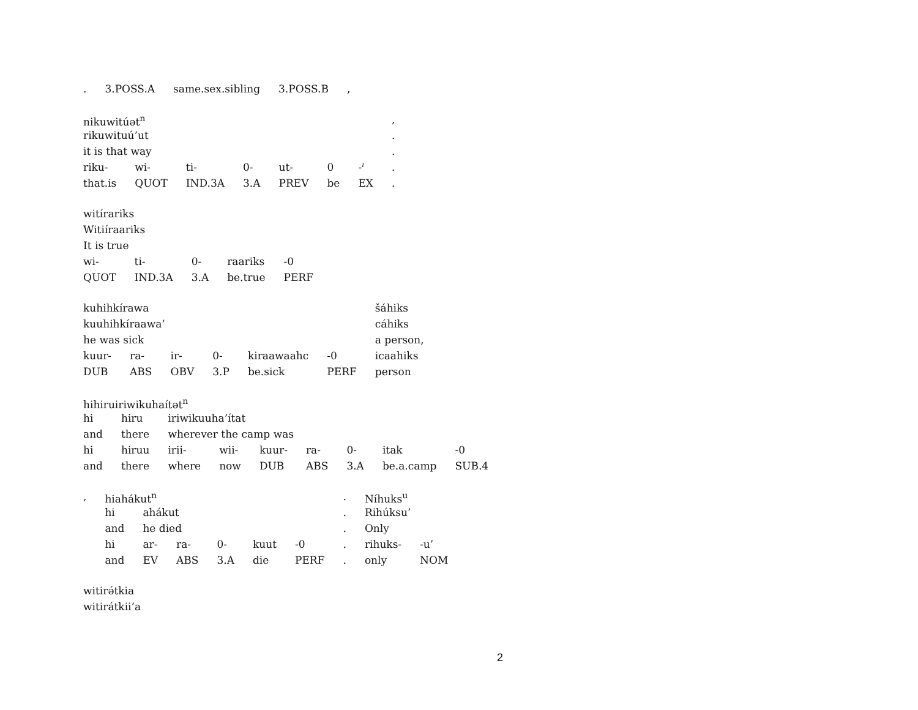| . | 3.POSS.A | same.sex.sibling | 3.POSS.B | , |
| nikuwitúət<sup>n</sup> | | | | | | | , |
| rikuwituú’ut | | | | | | | . |
| it is that way | | | | | | | . |
| riku- | wi- | ti- | 0- | ut- | 0 | -ˀ | . |
| that.is | QUOT | IND.3A | 3.A | PREV | be | EX | . |
| witírariks | | | | |
| Witiíraariks | | | | |
| It is true | | | | |
| wi- | ti- | 0- | raariks | -0 |
| QUOT | IND.3A | 3.A | be.true | PERF |
| kuhihkírawa | | | | | | šáhiks |
| kuuhihkíraawa’ | | | | | | cáhiks |
| he was sick | | | | | | a person, |
| kuur- | ra- | ir- | 0- | kiraawaahc | -0 | icaahiks |
| DUB | ABS | OBV | 3.P | be.sick | PERF | person |
| hihiruiriwikuhaítət<sup>n</sup> | | | | | | | | |
| hi | hiru | iriwikuuha’ítat | | | | | | |
| and | there | wherever the camp was | | | | | | |
| hi | hiruu | irii- | wii- | kuur- | ra- | 0- | itak | -0 |
| and | there | where | now | DUB | ABS | 3.A | be.a.camp | SUB.4 |
| , | hiahákut<sup>n</sup> | | | | | | . | Níhuks<sup>u</sup> | |
| | hi | ahákut | | | | | . | Rihúksu’ | |
| | and | he died | | | | | . | Only | |
| | hi | ar- | ra- | 0- | kuut | -0 | . | rihuks- | -u’ |
| | and | EV | ABS | 3.A | die | PERF | . | only | NOM |
| witirə́tkia |
| witirátkii’a |
2